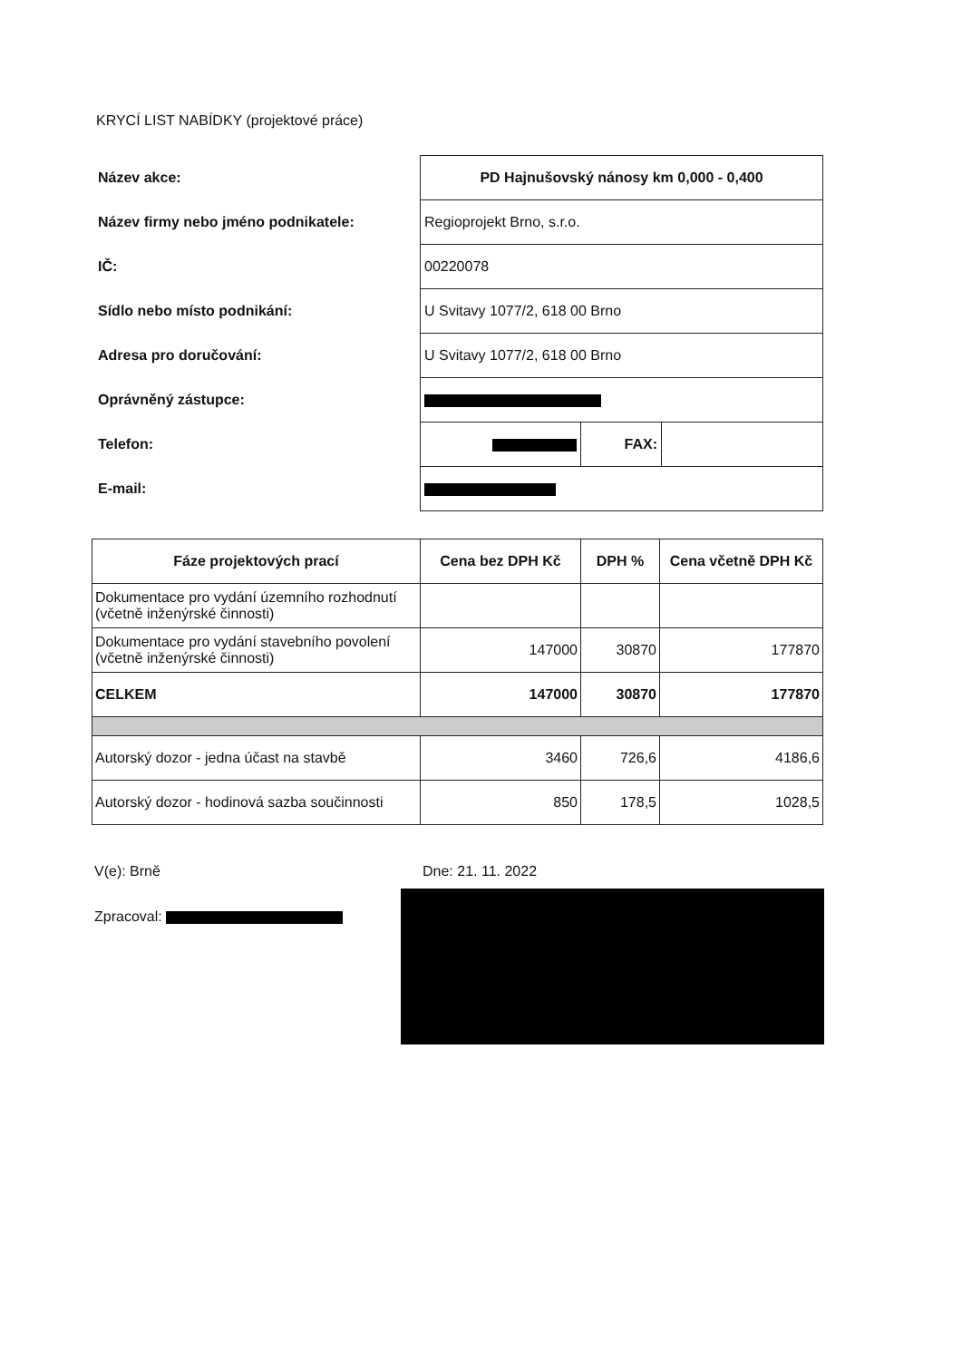KRYCÍ LIST NABÍDKY (projektové práce)
| Název akce: | PD Hajnušovský nánosy km 0,000 - 0,400 | | |
| Název firmy nebo jméno podnikatele: | Regioprojekt Brno, s.r.o. | | |
| IČ: | 00220078 | | |
| Sídlo nebo místo podnikání: | U Svitavy 1077/2, 618 00 Brno | | |
| Adresa pro doručování: | U Svitavy 1077/2, 618 00 Brno | | |
| Oprávněný zástupce: | | | |
| Telefon: | | FAX: | |
| E-mail: | | | |
| Fáze projektových prací | Cena bez DPH Kč | DPH % | Cena včetně DPH Kč |
| --- | --- | --- | --- |
| Dokumentace pro vydání územního rozhodnutí (včetně inženýrské činnosti) | | | |
| Dokumentace pro vydání stavebního povolení (včetně inženýrské činnosti) | 147000 | 30870 | 177870 |
| CELKEM | 147000 | 30870 | 177870 |
| Autorský dozor - jedna účast na stavbě | 3460 | 726,6 | 4186,6 |
| Autorský dozor - hodinová sazba součinnosti | 850 | 178,5 | 1028,5 |
V(e): Brně Dne: 21. 11. 2022
Zpracoval: